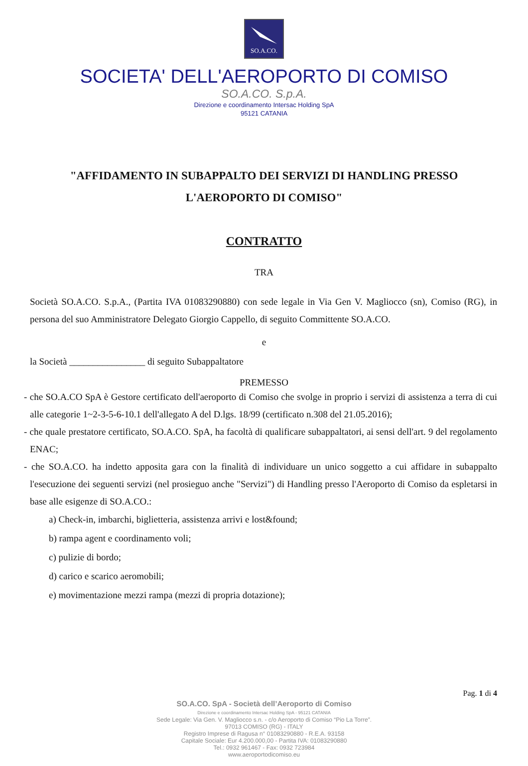SO.A.CO.
SOCIETA' DELL'AEROPORTO DI COMISO
SO.A.CO. S.p.A.
Direzione e coordinamento Intersac Holding SpA
95121 CATANIA
"AFFIDAMENTO IN SUBAPPALTO DEI SERVIZI DI HANDLING PRESSO
L'AEROPORTO DI COMISO"
CONTRATTO
TRA
Società SO.A.CO. S.p.A., (Partita IVA 01083290880) con sede legale in Via Gen V. Magliocco (sn), Comiso (RG), in persona del suo Amministratore Delegato Giorgio Cappello, di seguito Committente SO.A.CO.
e
la Società ________________ di seguito Subappaltatore
PREMESSO
- che SO.A.CO SpA è Gestore certificato dell'aeroporto di Comiso che svolge in proprio i servizi di assistenza a terra di cui alle categorie 1~2-3-5-6-10.1 dell'allegato A del D.lgs. 18/99 (certificato n.308 del 21.05.2016);
- che quale prestatore certificato, SO.A.CO. SpA, ha facoltà di qualificare subappaltatori, ai sensi dell'art. 9 del regolamento ENAC;
- che SO.A.CO. ha indetto apposita gara con la finalità di individuare un unico soggetto a cui affidare in subappalto l'esecuzione dei seguenti servizi (nel prosieguo anche "Servizi") di Handling presso l'Aeroporto di Comiso da espletarsi in base alle esigenze di SO.A.CO.:
a) Check-in, imbarchi, biglietteria, assistenza arrivi e lost&found;
b) rampa agent e coordinamento voli;
c) pulizie di bordo;
d) carico e scarico aeromobili;
e) movimentazione mezzi rampa (mezzi di propria dotazione);
Pag. 1 di 4
SO.A.CO. SpA - Società dell’Aeroporto di Comiso
Direzione e coordinamento Intersac Holding SpA - 95121 CATANIA
Sede Legale: Via Gen. V. Magliocco s.n. - c/o Aeroporto di Comiso “Pio La Torre”.
97013 COMISO (RG) - ITALY
Registro Imprese di Ragusa n° 01083290880 - R.E.A. 93158
Capitale Sociale: Eur 4.200.000,00 - Partita IVA: 01083290880
Tel.: 0932 961467 - Fax: 0932 723984
www.aeroportodicomiso.eu